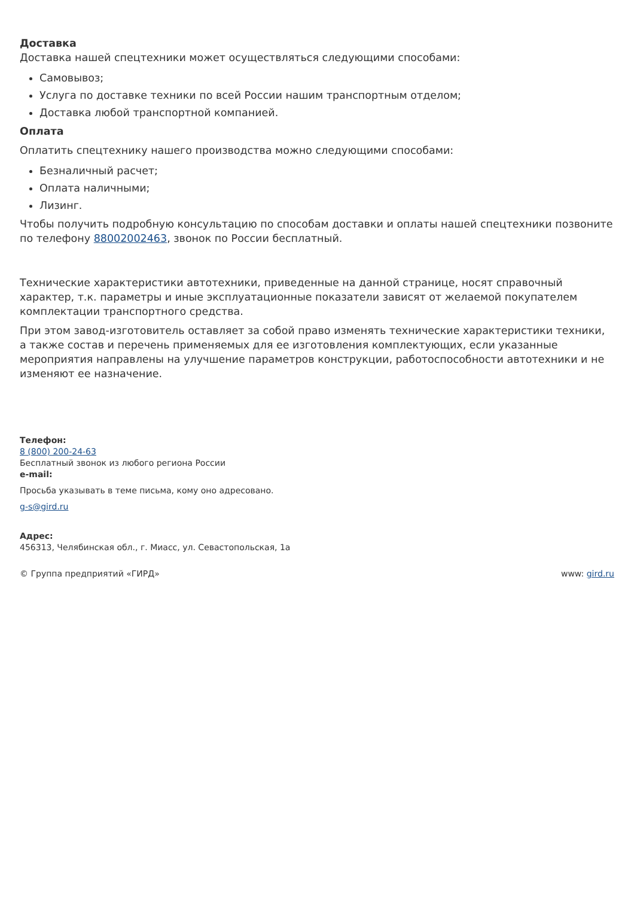Доставка
Доставка нашей спецтехники может осуществляться следующими способами:
Самовывоз;
Услуга по доставке техники по всей России нашим транспортным отделом;
Доставка любой транспортной компанией.
Оплата
Оплатить спецтехнику нашего производства можно следующими способами:
Безналичный расчет;
Оплата наличными;
Лизинг.
Чтобы получить подробную консультацию по способам доставки и оплаты нашей спецтехники позвоните по телефону 88002002463, звонок по России бесплатный.
Технические характеристики автотехники, приведенные на данной странице, носят справочный характер, т.к. параметры и иные эксплуатационные показатели зависят от желаемой покупателем комплектации транспортного средства.
При этом завод-изготовитель оставляет за собой право изменять технические характеристики техники, а также состав и перечень применяемых для ее изготовления комплектующих, если указанные мероприятия направлены на улучшение параметров конструкции, работоспособности автотехники и не изменяют ее назначение.
Телефон:
8 (800) 200-24-63
Бесплатный звонок из любого региона России
e-mail:
Просьба указывать в теме письма, кому оно адресовано.
g-s@gird.ru
Адрес:
456313, Челябинская обл., г. Миасс, ул. Севастопольская, 1а
© Группа предприятий «ГИРД» www: gird.ru